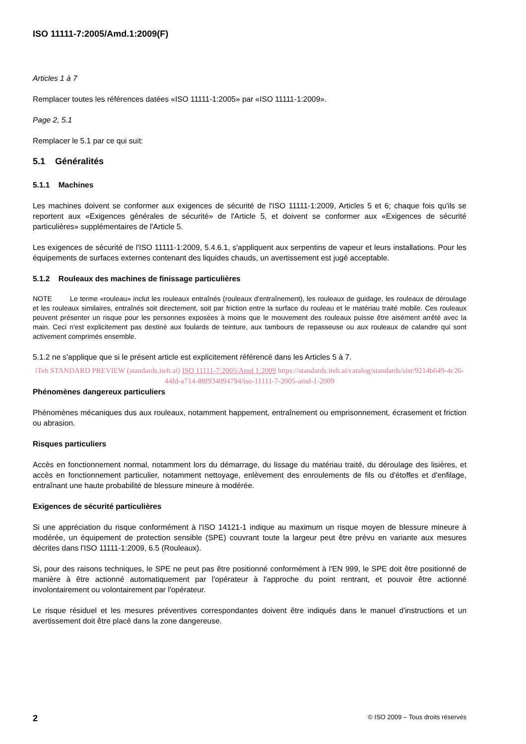ISO 11111-7:2005/Amd.1:2009(F)
Articles 1 à 7
Remplacer toutes les références datées «ISO 11111-1:2005» par «ISO 11111-1:2009».
Page 2, 5.1
Remplacer le 5.1 par ce qui suit:
5.1 Généralités
5.1.1 Machines
Les machines doivent se conformer aux exigences de sécurité de l'ISO 11111-1:2009, Articles 5 et 6; chaque fois qu'ils se reportent aux «Exigences générales de sécurité» de l'Article 5, et doivent se conformer aux «Exigences de sécurité particulières» supplémentaires de l'Article 5.
Les exigences de sécurité de l'ISO 11111-1:2009, 5.4.6.1, s'appliquent aux serpentins de vapeur et leurs installations. Pour les équipements de surfaces externes contenant des liquides chauds, un avertissement est jugé acceptable.
5.1.2 Rouleaux des machines de finissage particulières
NOTE Le terme «rouleau» inclut les rouleaux entraînés (rouleaux d'entraînement), les rouleaux de guidage, les rouleaux de déroulage et les rouleaux similaires, entraînés soit directement, soit par friction entre la surface du rouleau et le matériau traité mobile. Ces rouleaux peuvent présenter un risque pour les personnes exposées à moins que le mouvement des rouleaux puisse être aisément arrêté avec la main. Ceci n'est explicitement pas destiné aux foulards de teinture, aux tambours de repasseuse ou aux rouleaux de calandre qui sont activement comprimés ensemble.
5.1.2 ne s'applique que si le présent article est explicitement référencé dans les Articles 5 à 7.
iTeh STANDARD PREVIEW (standards.iteh.ai) ISO 11111-7:2005/Amd 1:2009 https://standards.iteh.ai/catalog/standards/sist/9214b649-4c26-44fd-a714-88f934094794/iso-11111-7-2005-amd-1-2009
Phénomènes dangereux particuliers
Phénomènes mécaniques dus aux rouleaux, notamment happement, entraînement ou emprisonnement, écrasement et friction ou abrasion.
Risques particuliers
Accès en fonctionnement normal, notamment lors du démarrage, du lissage du matériau traité, du déroulage des lisières, et accès en fonctionnement particulier, notamment nettoyage, enlèvement des enroulements de fils ou d'étoffes et d'enfilage, entraînant une haute probabilité de blessure mineure à modérée.
Exigences de sécurité particulières
Si une appréciation du risque conformément à l'ISO 14121-1 indique au maximum un risque moyen de blessure mineure à modérée, un équipement de protection sensible (SPE) couvrant toute la largeur peut être prévu en variante aux mesures décrites dans l'ISO 11111-1:2009, 6.5 (Rouleaux).
Si, pour des raisons techniques, le SPE ne peut pas être positionné conformément à l'EN 999, le SPE doit être positionné de manière à être actionné automatiquement par l'opérateur à l'approche du point rentrant, et pouvoir être actionné involontairement ou volontairement par l'opérateur.
Le risque résiduel et les mesures préventives correspondantes doivent être indiqués dans le manuel d'instructions et un avertissement doit être placé dans la zone dangereuse.
2 © ISO 2009 – Tous droits réservés